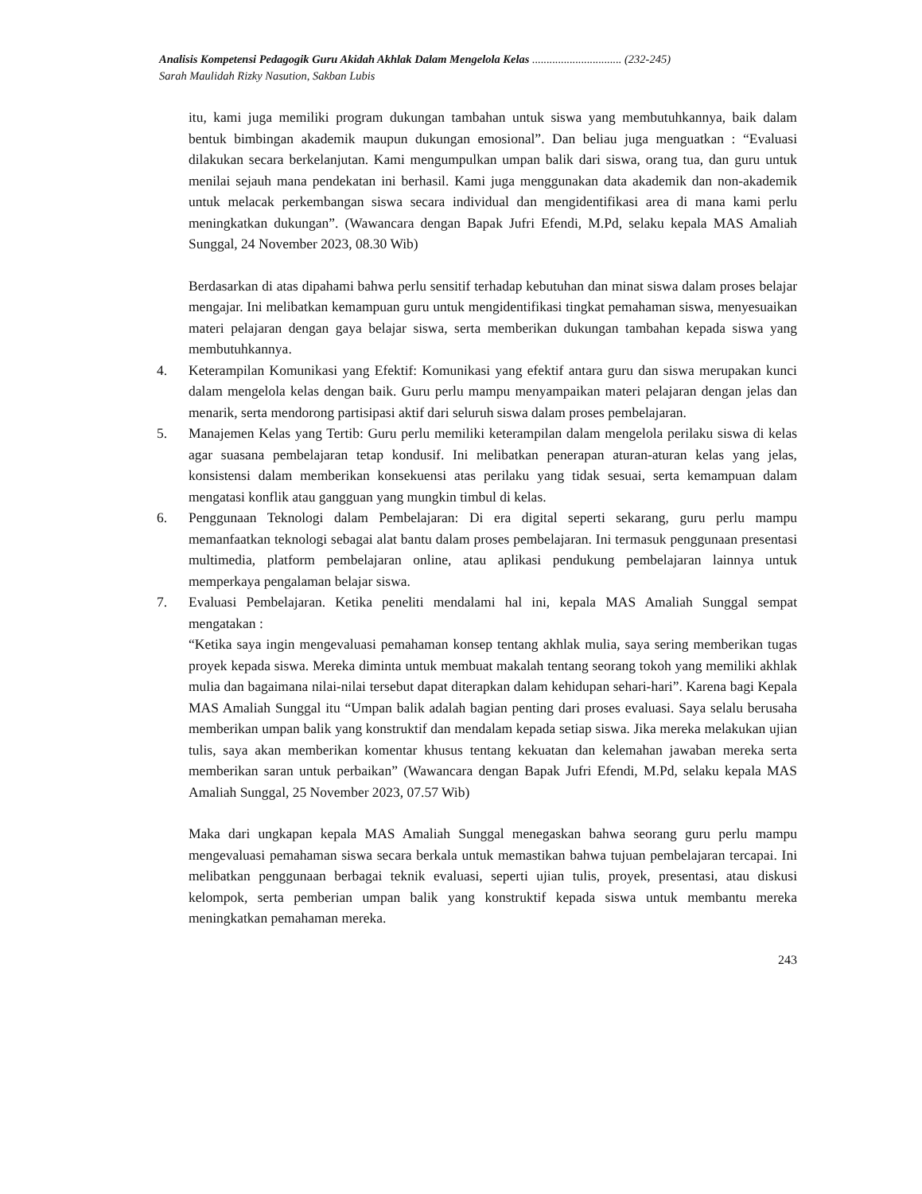Analisis Kompetensi Pedagogik Guru Akidah Akhlak Dalam Mengelola Kelas ............................... (232-245)
Sarah Maulidah Rizky Nasution, Sakban Lubis
itu, kami juga memiliki program dukungan tambahan untuk siswa yang membutuhkannya, baik dalam bentuk bimbingan akademik maupun dukungan emosional”. Dan beliau juga menguatkan : “Evaluasi dilakukan secara berkelanjutan. Kami mengumpulkan umpan balik dari siswa, orang tua, dan guru untuk menilai sejauh mana pendekatan ini berhasil. Kami juga menggunakan data akademik dan non-akademik untuk melacak perkembangan siswa secara individual dan mengidentifikasi area di mana kami perlu meningkatkan dukungan”. (Wawancara dengan Bapak Jufri Efendi, M.Pd, selaku kepala MAS Amaliah Sunggal, 24 November 2023, 08.30 Wib)
Berdasarkan di atas dipahami bahwa perlu sensitif terhadap kebutuhan dan minat siswa dalam proses belajar mengajar. Ini melibatkan kemampuan guru untuk mengidentifikasi tingkat pemahaman siswa, menyesuaikan materi pelajaran dengan gaya belajar siswa, serta memberikan dukungan tambahan kepada siswa yang membutuhkannya.
4. Keterampilan Komunikasi yang Efektif: Komunikasi yang efektif antara guru dan siswa merupakan kunci dalam mengelola kelas dengan baik. Guru perlu mampu menyampaikan materi pelajaran dengan jelas dan menarik, serta mendorong partisipasi aktif dari seluruh siswa dalam proses pembelajaran.
5. Manajemen Kelas yang Tertib: Guru perlu memiliki keterampilan dalam mengelola perilaku siswa di kelas agar suasana pembelajaran tetap kondusif. Ini melibatkan penerapan aturan-aturan kelas yang jelas, konsistensi dalam memberikan konsekuensi atas perilaku yang tidak sesuai, serta kemampuan dalam mengatasi konflik atau gangguan yang mungkin timbul di kelas.
6. Penggunaan Teknologi dalam Pembelajaran: Di era digital seperti sekarang, guru perlu mampu memanfaatkan teknologi sebagai alat bantu dalam proses pembelajaran. Ini termasuk penggunaan presentasi multimedia, platform pembelajaran online, atau aplikasi pendukung pembelajaran lainnya untuk memperkaya pengalaman belajar siswa.
7. Evaluasi Pembelajaran. Ketika peneliti mendalami hal ini, kepala MAS Amaliah Sunggal sempat mengatakan :
“Ketika saya ingin mengevaluasi pemahaman konsep tentang akhlak mulia, saya sering memberikan tugas proyek kepada siswa. Mereka diminta untuk membuat makalah tentang seorang tokoh yang memiliki akhlak mulia dan bagaimana nilai-nilai tersebut dapat diterapkan dalam kehidupan sehari-hari”. Karena bagi Kepala MAS Amaliah Sunggal itu “Umpan balik adalah bagian penting dari proses evaluasi. Saya selalu berusaha memberikan umpan balik yang konstruktif dan mendalam kepada setiap siswa. Jika mereka melakukan ujian tulis, saya akan memberikan komentar khusus tentang kekuatan dan kelemahan jawaban mereka serta memberikan saran untuk perbaikan” (Wawancara dengan Bapak Jufri Efendi, M.Pd, selaku kepala MAS Amaliah Sunggal, 25 November 2023, 07.57 Wib)
Maka dari ungkapan kepala MAS Amaliah Sunggal menegaskan bahwa seorang guru perlu mampu mengevaluasi pemahaman siswa secara berkala untuk memastikan bahwa tujuan pembelajaran tercapai. Ini melibatkan penggunaan berbagai teknik evaluasi, seperti ujian tulis, proyek, presentasi, atau diskusi kelompok, serta pemberian umpan balik yang konstruktif kepada siswa untuk membantu mereka meningkatkan pemahaman mereka.
243